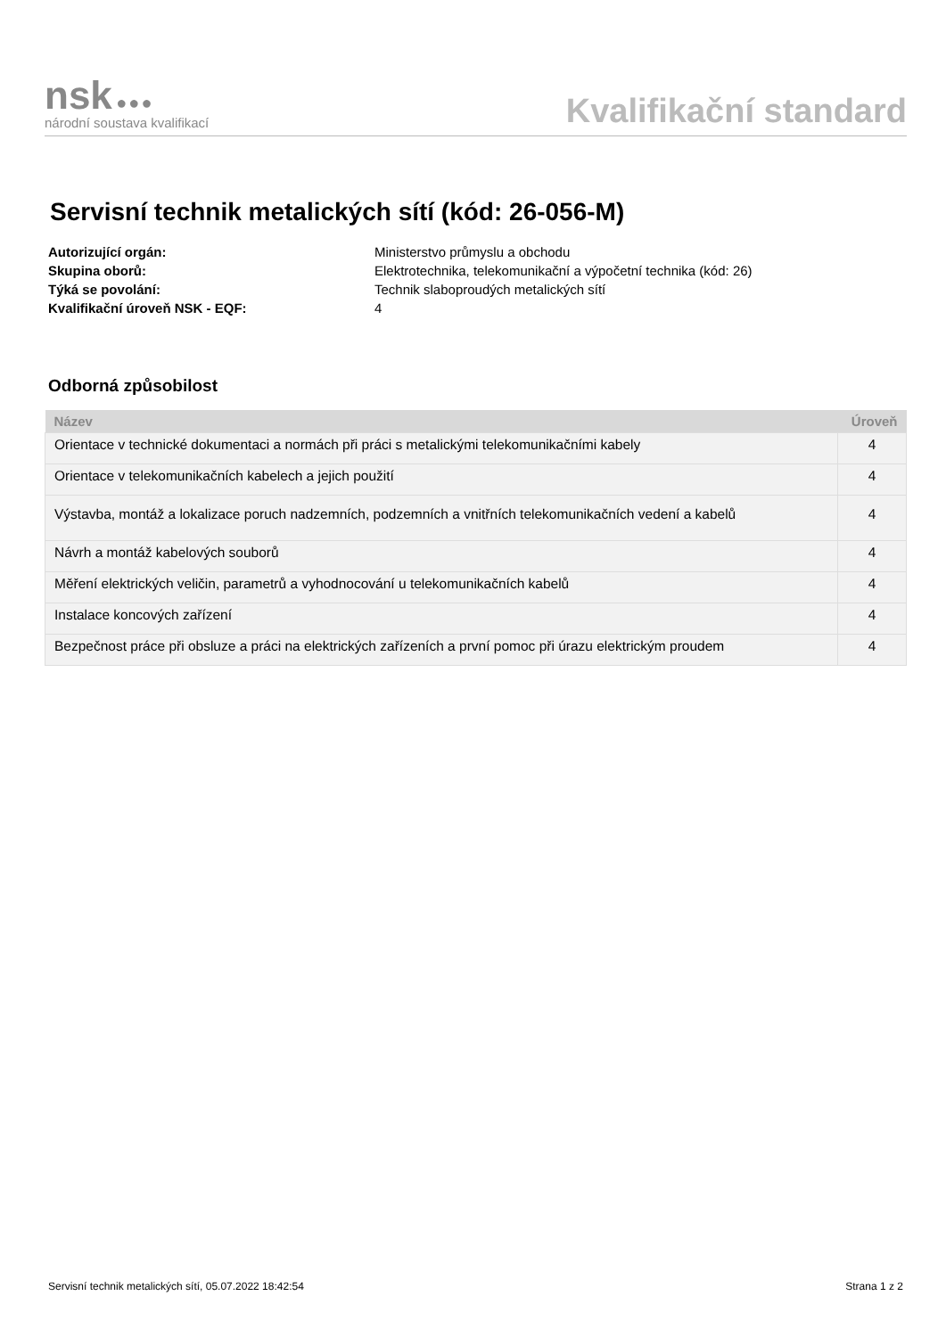nsk ●●●
národní soustava kvalifikací
Kvalifikační standard
Servisní technik metalických sítí (kód: 26-056-M)
Autorizující orgán: Ministerstvo průmyslu a obchodu
Skupina oborů: Elektrotechnika, telekomunikační a výpočetní technika (kód: 26)
Týká se povolání: Technik slaboproudých metalických sítí
Kvalifikační úroveň NSK - EQF: 4
Odborná způsobilost
| Název | Úroveň |
| --- | --- |
| Orientace v technické dokumentaci a normách při práci s metalickými telekomunikačními kabely | 4 |
| Orientace v telekomunikačních kabelech a jejich použití | 4 |
| Výstavba, montáž a lokalizace poruch nadzemních, podzemních a vnitřních telekomunikačních vedení a kabelů | 4 |
| Návrh a montáž kabelových souborů | 4 |
| Měření elektrických veličin, parametrů a vyhodnocování u telekomunikačních kabelů | 4 |
| Instalace koncových zařízení | 4 |
| Bezpečnost práce při obsluze a práci na elektrických zařízeních a první pomoc při úrazu elektrickým proudem | 4 |
Servisní technik metalických sítí, 05.07.2022 18:42:54 Strana 1 z 2